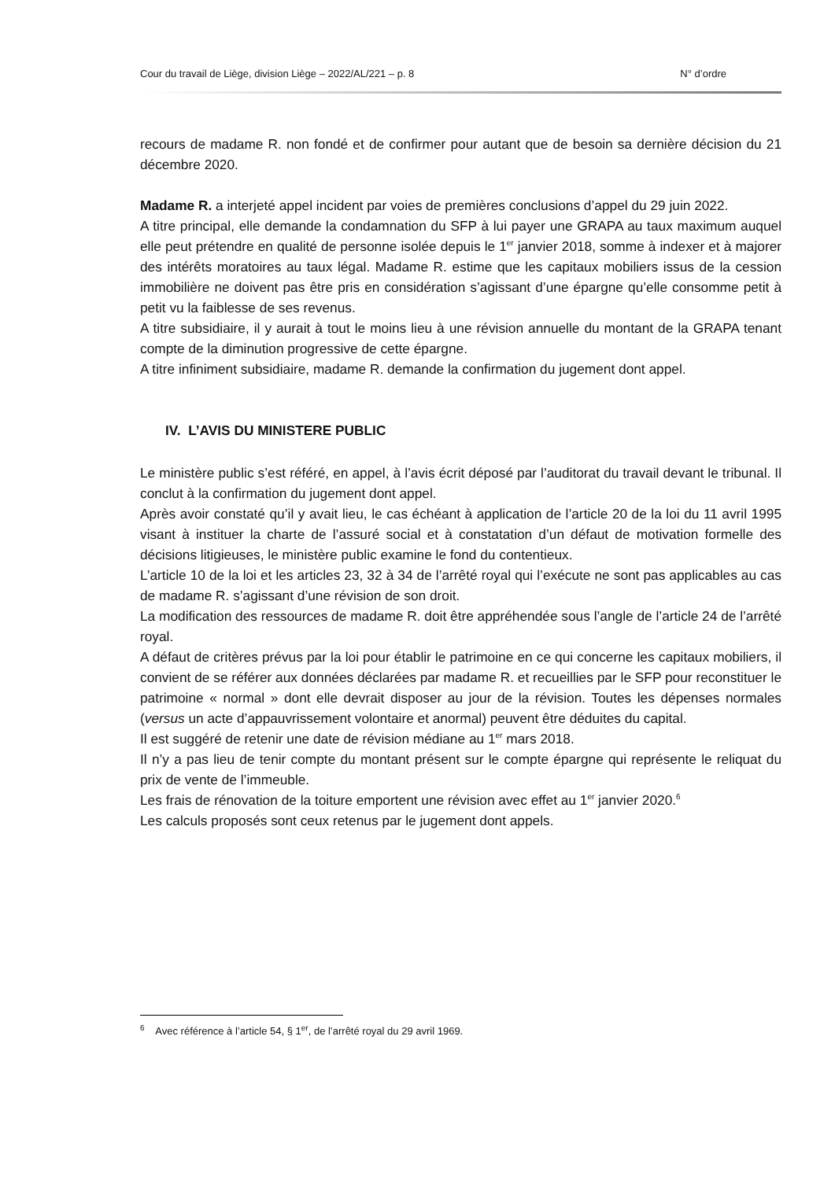Cour du travail de Liège, division Liège – 2022/AL/221 – p. 8 N° d’ordre
recours de madame R. non fondé et de confirmer pour autant que de besoin sa dernière décision du 21 décembre 2020.
Madame R. a interjeté appel incident par voies de premières conclusions d’appel du 29 juin 2022.
A titre principal, elle demande la condamnation du SFP à lui payer une GRAPA au taux maximum auquel elle peut prétendre en qualité de personne isolée depuis le 1<sup>er</sup> janvier 2018, somme à indexer et à majorer des intérêts moratoires au taux légal. Madame R. estime que les capitaux mobiliers issus de la cession immobilière ne doivent pas être pris en considération s’agissant d’une épargne qu’elle consomme petit à petit vu la faiblesse de ses revenus.
A titre subsidiaire, il y aurait à tout le moins lieu à une révision annuelle du montant de la GRAPA tenant compte de la diminution progressive de cette épargne.
A titre infiniment subsidiaire, madame R. demande la confirmation du jugement dont appel.
IV. L’AVIS DU MINISTERE PUBLIC
Le ministère public s’est référé, en appel, à l’avis écrit déposé par l’auditorat du travail devant le tribunal. Il conclut à la confirmation du jugement dont appel.
Après avoir constaté qu’il y avait lieu, le cas échéant à application de l’article 20 de la loi du 11 avril 1995 visant à instituer la charte de l’assuré social et à constatation d’un défaut de motivation formelle des décisions litigieuses, le ministère public examine le fond du contentieux.
L’article 10 de la loi et les articles 23, 32 à 34 de l’arrêté royal qui l’exécute ne sont pas applicables au cas de madame R. s’agissant d’une révision de son droit.
La modification des ressources de madame R. doit être appréhendée sous l’angle de l’article 24 de l’arrêté royal.
A défaut de critères prévus par la loi pour établir le patrimoine en ce qui concerne les capitaux mobiliers, il convient de se référer aux données déclarées par madame R. et recueillies par le SFP pour reconstituer le patrimoine « normal » dont elle devrait disposer au jour de la révision. Toutes les dépenses normales (versus un acte d’appauvrissement volontaire et anormal) peuvent être déduites du capital.
Il est suggéré de retenir une date de révision médiane au 1<sup>er</sup> mars 2018.
Il n’y a pas lieu de tenir compte du montant présent sur le compte épargne qui représente le reliquat du prix de vente de l’immeuble.
Les frais de rénovation de la toiture emportent une révision avec effet au 1<sup>er</sup> janvier 2020.<sup>6</sup>
Les calculs proposés sont ceux retenus par le jugement dont appels.
<sup>6</sup> Avec référence à l’article 54, § 1<sup>er</sup>, de l’arrêté royal du 29 avril 1969.